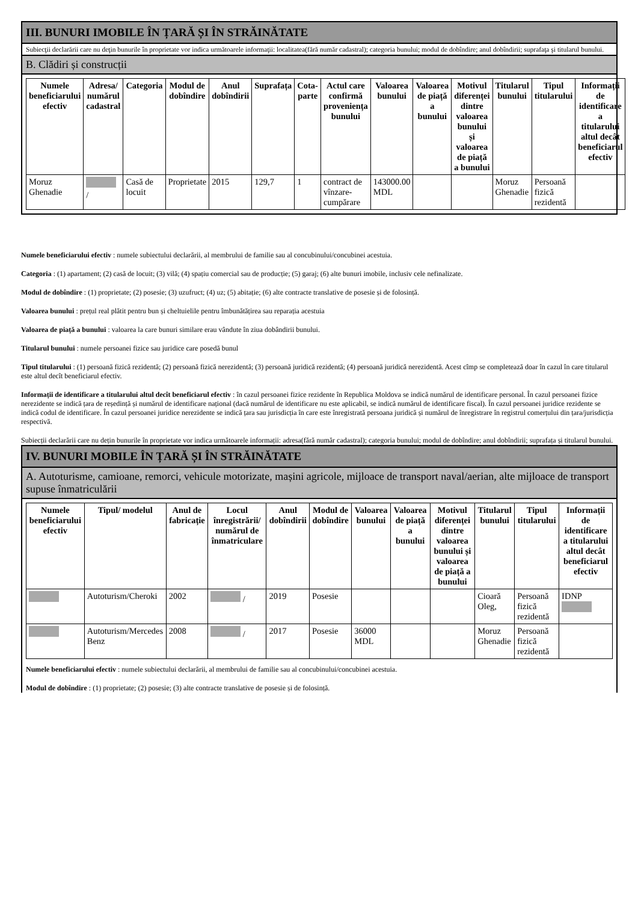III. BUNURI IMOBILE ÎN ȚARĂ ȘI ÎN STRĂINĂTATE
Subiecţii declarării care nu deţin bunurile în proprietate vor indica următoarele informaţii: localitatea(fără număr cadastral); categoria bunului; modul de dobîndire; anul dobîndirii; suprafaţa şi titularul bunului.
B. Clădiri și construcții
| Numele beneficiarului efectiv | Adresa/ numărul cadastral | Categoria | Modul de dobîndire | Anul dobîndirii | Suprafața | Cota-parte | Actul care confirmă proveniența bunului | Valoarea bunului | Valoarea de piață a bunului | Motivul diferenței dintre valoarea bunului și valoarea de piață a bunului | Titularul bunului | Tipul titularului | Informații de identificare a titularului altul decât beneficiarul efectiv |
| --- | --- | --- | --- | --- | --- | --- | --- | --- | --- | --- | --- | --- | --- |
| Moruz Ghenadie | / | Casă de locuit | Proprietate | 2015 | 129,7 | 1 | contract de vînzare-cumpărare | 143000.00 MDL | | | Moruz Ghenadie | Persoană fizică rezidentă | |
Numele beneficiarului efectiv : numele subiectului declarării, al membrului de familie sau al concubinului/concubinei acestuia.
Categoria : (1) apartament; (2) casă de locuit; (3) vilă; (4) spațiu comercial sau de producție; (5) garaj; (6) alte bunuri imobile, inclusiv cele nefinalizate.
Modul de dobîndire : (1) proprietate; (2) posesie; (3) uzufruct; (4) uz; (5) abitație; (6) alte contracte translative de posesie și de folosință.
Valoarea bunului : prețul real plătit pentru bun și cheltuielile pentru îmbunătățirea sau reparația acestuia
Valoarea de piață a bunului : valoarea la care bunuri similare erau vândute în ziua dobândirii bunului.
Titularul bunului : numele persoanei fizice sau juridice care posedă bunul
Tipul titularului : (1) persoană fizică rezidentă; (2) persoană fizică nerezidentă; (3) persoană juridică rezidentă; (4) persoană juridică nerezidentă. Acest cîmp se completează doar în cazul în care titularul este altul decît beneficiarul efectiv.
Informații de identificare a titularului altul decît beneficiarul efectiv : în cazul persoanei fizice rezidente în Republica Moldova se indică numărul de identificare personal. În cazul persoanei fizice nerezidente se indică țara de reședință și numărul de identificare național (dacă numărul de identificare nu este aplicabil, se indică numărul de identificare fiscal). În cazul persoanei juridice rezidente se indică codul de identificare. În cazul persoanei juridice nerezidente se indică țara sau jurisdicția în care este înregistrată persoana juridică și numărul de înregistrare în registrul comerțului din țara/jurisdicția respectivă.
Subiecții declarării care nu dețin bunurile în proprietate vor indica următoarele informații: adresa(fără număr cadastral); categoria bunului; modul de dobîndire; anul dobîndirii; suprafața și titularul bunului.
IV. BUNURI MOBILE ÎN ȚARĂ ȘI ÎN STRĂINĂTATE
A. Autoturisme, camioane, remorci, vehicule motorizate, mașini agricole, mijloace de transport naval/aerian, alte mijloace de transport supuse înmatriculării
| Numele beneficiarului efectiv | Tipul/ modelul | Anul de fabricație | Locul înregistrării/ numărul de înmatriculare | Anul dobîndirii | Modul de dobîndire | Valoarea bunului | Valoarea de piață a bunului | Motivul diferenței dintre valoarea bunului și valoarea de piață a bunului | Titularul bunului | Tipul titularului | Informații de identificare a titularului altul decât beneficiarul efectiv |
| --- | --- | --- | --- | --- | --- | --- | --- | --- | --- | --- | --- |
| | Autoturism/Cheroki | 2002 | / | 2019 | Posesie | | | | Cioară Oleg, | Persoană fizică rezidentă | IDNP |
| | Autoturism/Mercedes Benz | 2008 | / | 2017 | Posesie | 36000 MDL | | | Moruz Ghenadie | Persoană fizică rezidentă | |
Numele beneficiarului efectiv : numele subiectului declarării, al membrului de familie sau al concubinului/concubinei acestuia.
Modul de dobîndire : (1) proprietate; (2) posesie; (3) alte contracte translative de posesie și de folosință.